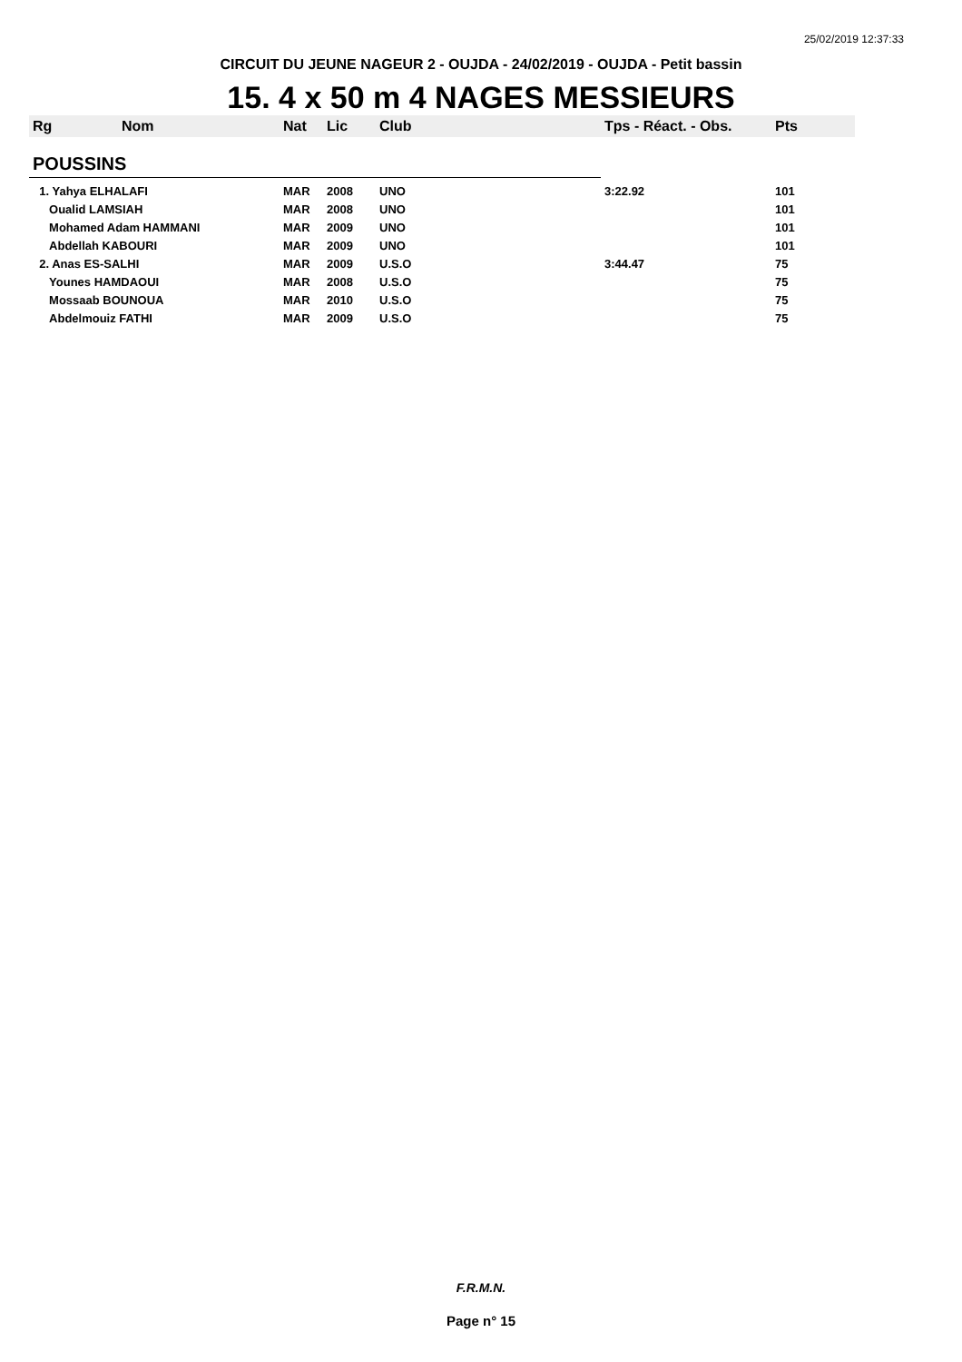25/02/2019 12:37:33
CIRCUIT DU JEUNE NAGEUR 2 - OUJDA - 24/02/2019 - OUJDA - Petit bassin
15. 4 x 50 m 4 NAGES MESSIEURS
| Rg | Nom | Nat | Lic | Club | Tps - Réact. - Obs. | Pts |
| --- | --- | --- | --- | --- | --- | --- |
| POUSSINS | | | | | | |
| 1. Yahya ELHALAFI | | MAR | 2008 | UNO | 3:22.92 | 101 |
| Oualid LAMSIAH | | MAR | 2008 | UNO | | 101 |
| Mohamed Adam HAMMANI | | MAR | 2009 | UNO | | 101 |
| Abdellah KABOURI | | MAR | 2009 | UNO | | 101 |
| 2. Anas ES-SALHI | | MAR | 2009 | U.S.O | 3:44.47 | 75 |
| Younes HAMDAOUI | | MAR | 2008 | U.S.O | | 75 |
| Mossaab BOUNOUA | | MAR | 2010 | U.S.O | | 75 |
| Abdelmouiz FATHI | | MAR | 2009 | U.S.O | | 75 |
F.R.M.N.
Page n° 15